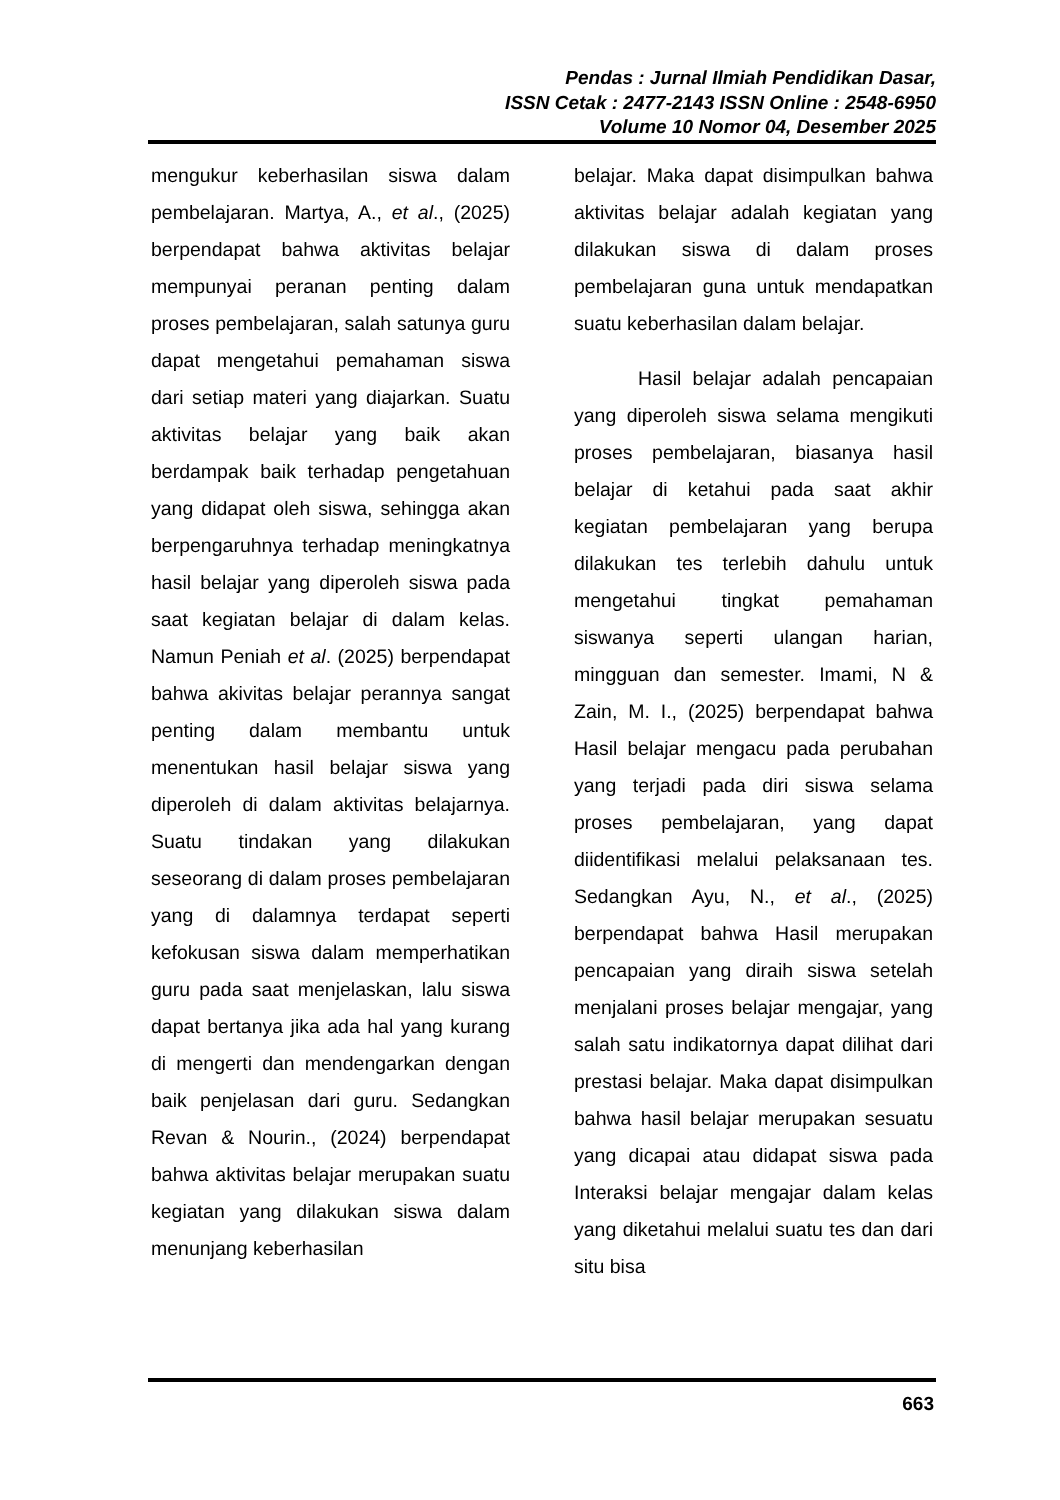Pendas : Jurnal Ilmiah Pendidikan Dasar,
ISSN Cetak : 2477-2143 ISSN Online : 2548-6950
Volume 10 Nomor 04, Desember 2025
mengukur keberhasilan siswa dalam pembelajaran. Martya, A., et al., (2025) berpendapat bahwa aktivitas belajar mempunyai peranan penting dalam proses pembelajaran, salah satunya guru dapat mengetahui pemahaman siswa dari setiap materi yang diajarkan. Suatu aktivitas belajar yang baik akan berdampak baik terhadap pengetahuan yang didapat oleh siswa, sehingga akan berpengaruhnya terhadap meningkatnya hasil belajar yang diperoleh siswa pada saat kegiatan belajar di dalam kelas. Namun Peniah et al. (2025) berpendapat bahwa akivitas belajar perannya sangat penting dalam membantu untuk menentukan hasil belajar siswa yang diperoleh di dalam aktivitas belajarnya. Suatu tindakan yang dilakukan seseorang di dalam proses pembelajaran yang di dalamnya terdapat seperti kefokusan siswa dalam memperhatikan guru pada saat menjelaskan, lalu siswa dapat bertanya jika ada hal yang kurang di mengerti dan mendengarkan dengan baik penjelasan dari guru. Sedangkan Revan & Nourin., (2024) berpendapat bahwa aktivitas belajar merupakan suatu kegiatan yang dilakukan siswa dalam menunjang keberhasilan
belajar. Maka dapat disimpulkan bahwa aktivitas belajar adalah kegiatan yang dilakukan siswa di dalam proses pembelajaran guna untuk mendapatkan suatu keberhasilan dalam belajar.
Hasil belajar adalah pencapaian yang diperoleh siswa selama mengikuti proses pembelajaran, biasanya hasil belajar di ketahui pada saat akhir kegiatan pembelajaran yang berupa dilakukan tes terlebih dahulu untuk mengetahui tingkat pemahaman siswanya seperti ulangan harian, mingguan dan semester. Imami, N & Zain, M. I., (2025) berpendapat bahwa Hasil belajar mengacu pada perubahan yang terjadi pada diri siswa selama proses pembelajaran, yang dapat diidentifikasi melalui pelaksanaan tes. Sedangkan Ayu, N., et al., (2025) berpendapat bahwa Hasil merupakan pencapaian yang diraih siswa setelah menjalani proses belajar mengajar, yang salah satu indikatornya dapat dilihat dari prestasi belajar. Maka dapat disimpulkan bahwa hasil belajar merupakan sesuatu yang dicapai atau didapat siswa pada Interaksi belajar mengajar dalam kelas yang diketahui melalui suatu tes dan dari situ bisa
663